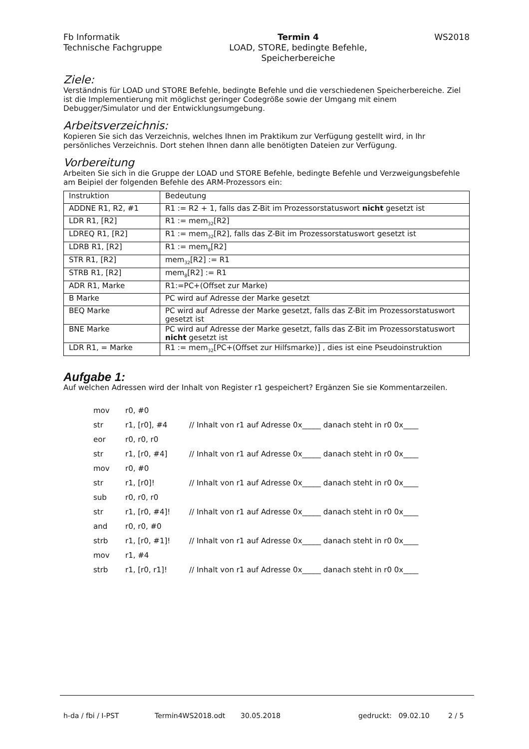Fb Informatik
Technische Fachgruppe
Termin 4
LOAD, STORE, bedingte Befehle,
Speicherbereiche
WS2018
Ziele:
Verständnis für LOAD und STORE Befehle, bedingte Befehle und die verschiedenen Speicherbereiche. Ziel ist die Implementierung mit möglichst geringer Codegröße sowie der Umgang mit einem Debugger/Simulator und der Entwicklungsumgebung.
Arbeitsverzeichnis:
Kopieren Sie sich das Verzeichnis, welches Ihnen im Praktikum zur Verfügung gestellt wird, in Ihr persönliches Verzeichnis. Dort stehen Ihnen dann alle benötigten Dateien zur Verfügung.
Vorbereitung
Arbeiten Sie sich in die Gruppe der LOAD und STORE Befehle, bedingte Befehle und Verzweigungsbefehle am Beipiel der folgenden Befehle des ARM-Prozessors ein:
| Instruktion | Bedeutung |
| --- | --- |
| ADDNE R1, R2, #1 | R1 := R2 + 1, falls das Z-Bit im Prozessorstatuswort nicht gesetzt ist |
| LDR R1, [R2] | R1 := mem<sub>32</sub>[R2] |
| LDREQ R1, [R2] | R1 := mem<sub>32</sub>[R2], falls das Z-Bit im Prozessorstatuswort gesetzt ist |
| LDRB R1, [R2] | R1 := mem<sub>8</sub>[R2] |
| STR R1, [R2] | mem<sub>32</sub>[R2] := R1 |
| STRB R1, [R2] | mem<sub>8</sub>[R2] := R1 |
| ADR R1, Marke | R1:=PC+(Offset zur Marke) |
| B Marke | PC wird auf Adresse der Marke gesetzt |
| BEQ Marke | PC wird auf Adresse der Marke gesetzt, falls das Z-Bit im Prozessorstatuswort gesetzt ist |
| BNE Marke | PC wird auf Adresse der Marke gesetzt, falls das Z-Bit im Prozessorstatuswort nicht gesetzt ist |
| LDR R1, = Marke | R1 := mem<sub>32</sub>[PC+(Offset zur Hilfsmarke)] , dies ist eine Pseudoinstruktion |
Aufgabe 1:
Auf welchen Adressen wird der Inhalt von Register r1 gespeichert? Ergänzen Sie sie Kommentarzeilen.
| mov | r0, #0 | |
| str | r1, [r0], #4 | // Inhalt von r1 auf Adresse 0x_____ danach steht in r0 0x____ |
| eor | r0, r0, r0 | |
| str | r1, [r0, #4] | // Inhalt von r1 auf Adresse 0x_____ danach steht in r0 0x____ |
| mov | r0, #0 | |
| str | r1, [r0]! | // Inhalt von r1 auf Adresse 0x_____ danach steht in r0 0x____ |
| sub | r0, r0, r0 | |
| str | r1, [r0, #4]! | // Inhalt von r1 auf Adresse 0x_____ danach steht in r0 0x____ |
| and | r0, r0, #0 | |
| strb | r1, [r0, #1]! | // Inhalt von r1 auf Adresse 0x_____ danach steht in r0 0x____ |
| mov | r1, #4 | |
| strb | r1, [r0, r1]! | // Inhalt von r1 auf Adresse 0x_____ danach steht in r0 0x____ |
h-da / fbi / I-PST Termin4WS2018.odt 30.05.2018 gedruckt: 09.02.10 2 / 5